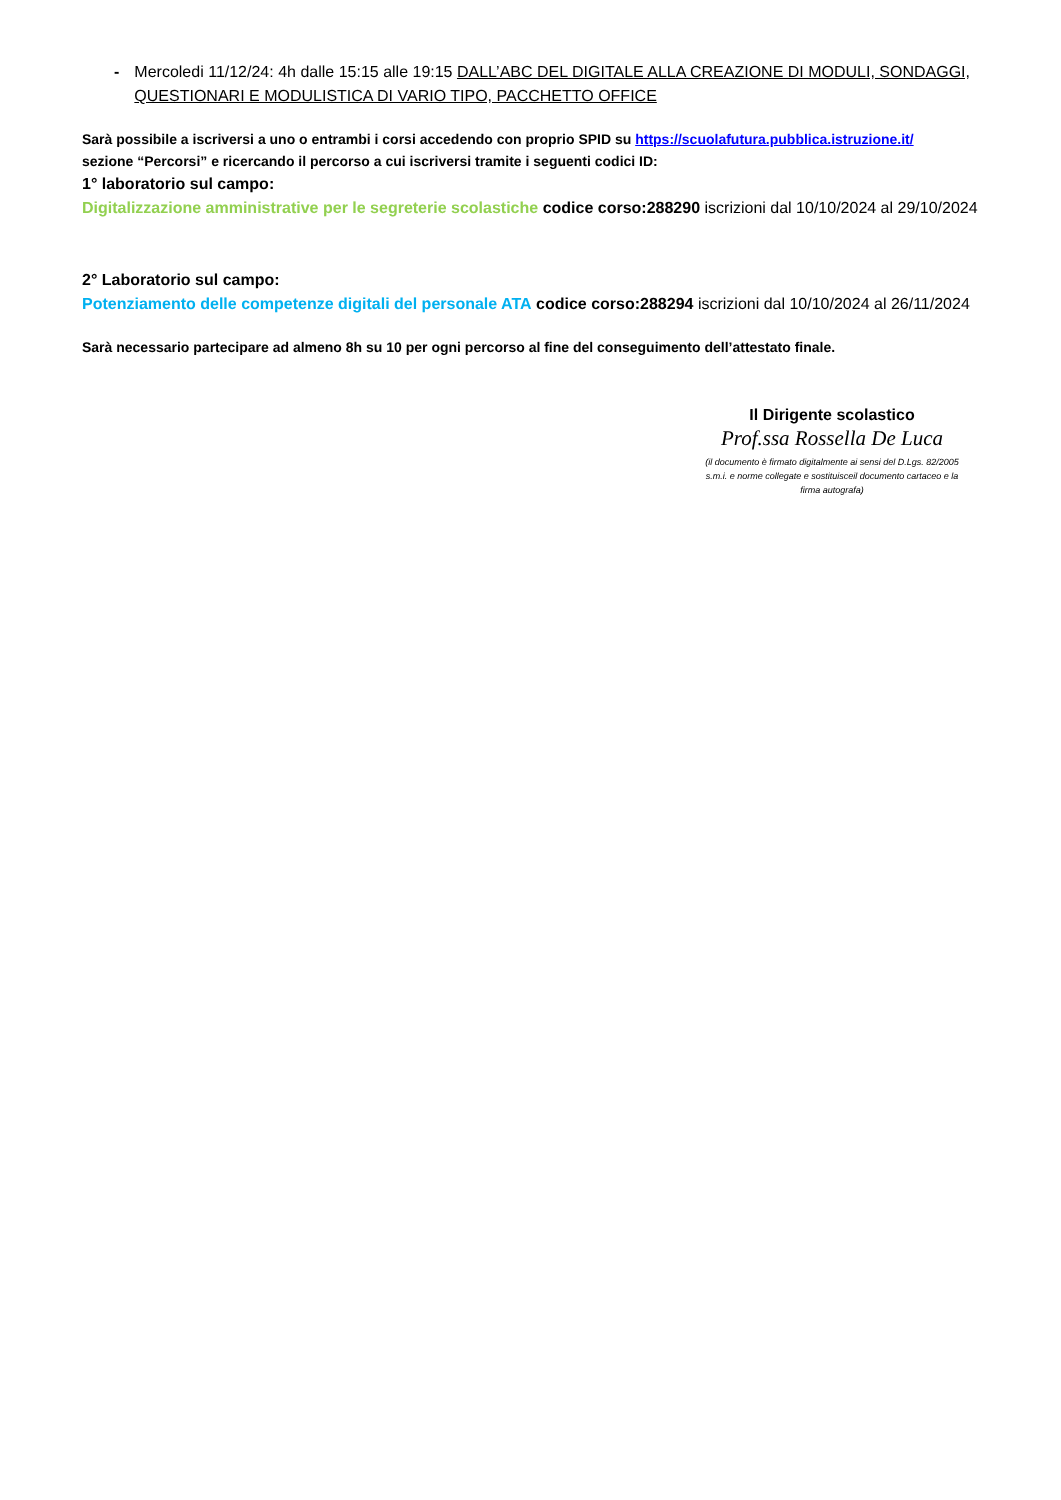- Mercoledi 11/12/24: 4h dalle 15:15 alle 19:15 DALL’ABC DEL DIGITALE ALLA CREAZIONE DI MODULI, SONDAGGI, QUESTIONARI E MODULISTICA DI VARIO TIPO, PACCHETTO OFFICE
Sarà possibile a iscriversi a uno o entrambi i corsi accedendo con proprio SPID su https://scuolafutura.pubblica.istruzione.it/
sezione “Percorsi” e ricercando il percorso a cui iscriversi tramite i seguenti codici ID:
1° laboratorio sul campo:
Digitalizzazione amministrative per le segreterie scolastiche codice corso:288290 iscrizioni dal 10/10/2024 al 29/10/2024
2° Laboratorio sul campo:
Potenziamento delle competenze digitali del personale ATA codice corso:288294 iscrizioni dal 10/10/2024 al 26/11/2024
Sarà necessario partecipare ad almeno 8h su 10 per ogni percorso al fine del conseguimento dell’attestato finale.
Il Dirigente scolastico
Prof.ssa Rossella De Luca
(il documento è firmato digitalmente ai sensi del D.Lgs. 82/2005
s.m.i. e norme collegate e sostituisceil documento cartaceo e la
firma autografa)